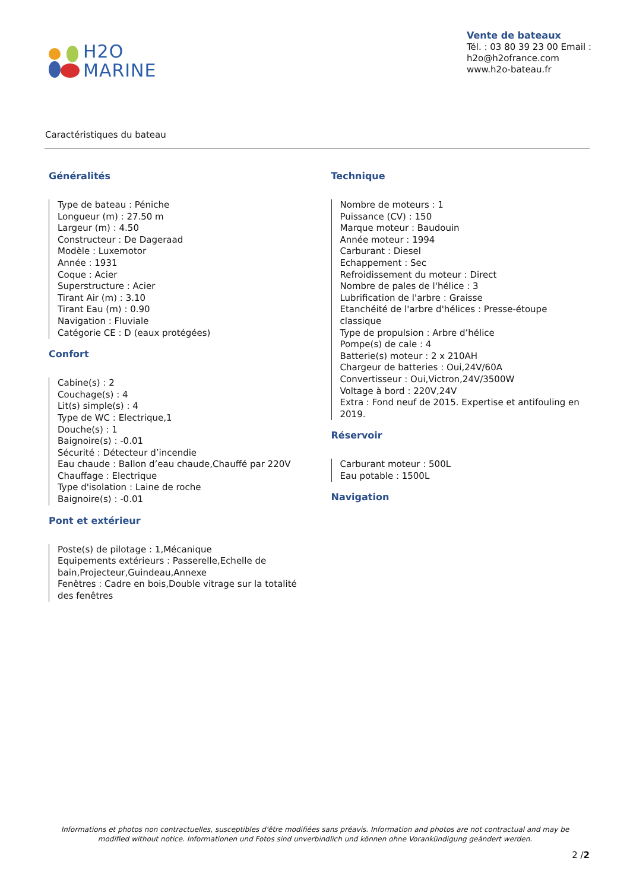H2O
MARINE
Vente de bateaux
Tél. : 03 80 39 23 00 Email :
h2o@h2ofrance.com
www.h2o-bateau.fr
Caractéristiques du bateau
Généralités
Type de bateau : Péniche
Longueur (m) : 27.50 m
Largeur (m) : 4.50
Constructeur : De Dageraad
Modèle : Luxemotor
Année : 1931
Coque : Acier
Superstructure : Acier
Tirant Air (m) : 3.10
Tirant Eau (m) : 0.90
Navigation : Fluviale
Catégorie CE : D (eaux protégées)
Confort
Cabine(s) : 2
Couchage(s) : 4
Lit(s) simple(s) : 4
Type de WC : Electrique,1
Douche(s) : 1
Baignoire(s) : -0.01
Sécurité : Détecteur d’incendie
Eau chaude : Ballon d’eau chaude,Chauffé par 220V
Chauffage : Electrique
Type d'isolation : Laine de roche
Baignoire(s) : -0.01
Pont et extérieur
Poste(s) de pilotage : 1,Mécanique
Equipements extérieurs : Passerelle,Echelle de bain,Projecteur,Guindeau,Annexe
Fenêtres : Cadre en bois,Double vitrage sur la totalité des fenêtres
Technique
Nombre de moteurs : 1
Puissance (CV) : 150
Marque moteur : Baudouin
Année moteur : 1994
Carburant : Diesel
Echappement : Sec
Refroidissement du moteur : Direct
Nombre de pales de l'hélice : 3
Lubrification de l'arbre : Graisse
Etanchéité de l'arbre d'hélices : Presse-étoupe classique
Type de propulsion : Arbre d’hélice
Pompe(s) de cale : 4
Batterie(s) moteur : 2 x 210AH
Chargeur de batteries : Oui,24V/60A
Convertisseur : Oui,Victron,24V/3500W
Voltage à bord : 220V,24V
Extra : Fond neuf de 2015. Expertise et antifouling en 2019.
Réservoir
Carburant moteur : 500L
Eau potable : 1500L
Navigation
Informations et photos non contractuelles, susceptibles d'être modifiées sans préavis. Information and photos are not contractual and may be modified without notice. Informationen und Fotos sind unverbindlich und können ohne Vorankündigung geändert werden.
2 /2